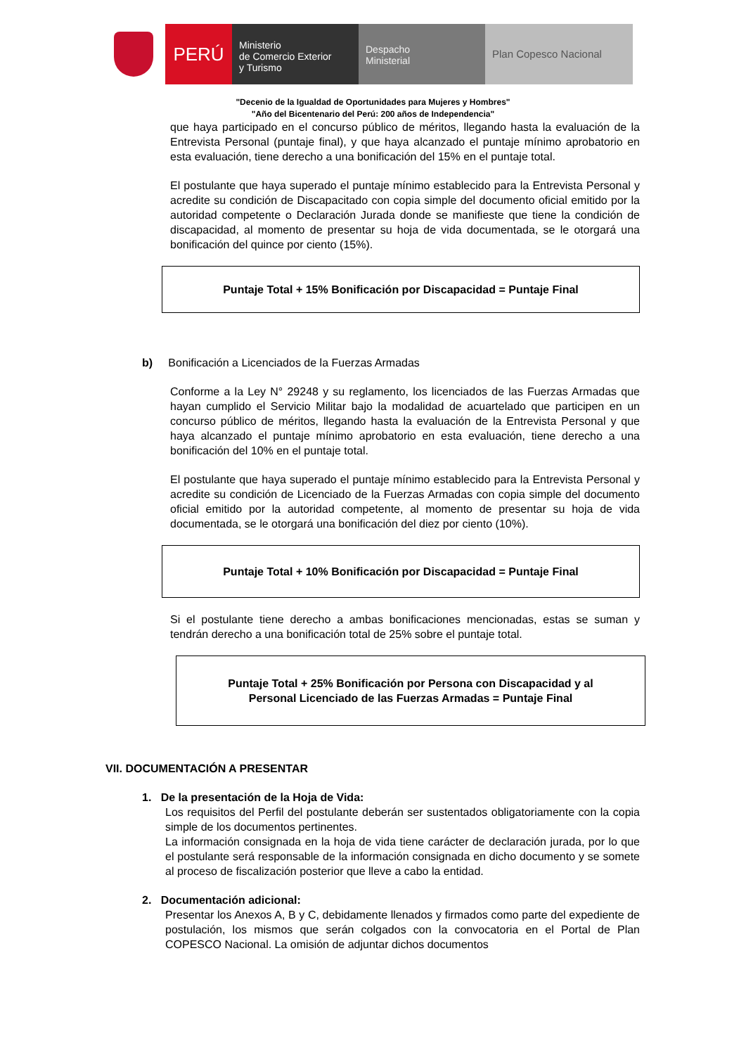PERÚ
Ministerio
de Comercio Exterior
y Turismo
Despacho
Ministerial
Plan Copesco Nacional
"Decenio de la Igualdad de Oportunidades para Mujeres y Hombres"
"Año del Bicentenario del Perú: 200 años de Independencia"
que haya participado en el concurso público de méritos, llegando hasta la evaluación de la Entrevista Personal (puntaje final), y que haya alcanzado el puntaje mínimo aprobatorio en esta evaluación, tiene derecho a una bonificación del 15% en el puntaje total.
El postulante que haya superado el puntaje mínimo establecido para la Entrevista Personal y acredite su condición de Discapacitado con copia simple del documento oficial emitido por la autoridad competente o Declaración Jurada donde se manifieste que tiene la condición de discapacidad, al momento de presentar su hoja de vida documentada, se le otorgará una bonificación del quince por ciento (15%).
Puntaje Total + 15% Bonificación por Discapacidad = Puntaje Final
b) Bonificación a Licenciados de la Fuerzas Armadas
Conforme a la Ley N° 29248 y su reglamento, los licenciados de las Fuerzas Armadas que hayan cumplido el Servicio Militar bajo la modalidad de acuartelado que participen en un concurso público de méritos, llegando hasta la evaluación de la Entrevista Personal y que haya alcanzado el puntaje mínimo aprobatorio en esta evaluación, tiene derecho a una bonificación del 10% en el puntaje total.
El postulante que haya superado el puntaje mínimo establecido para la Entrevista Personal y acredite su condición de Licenciado de la Fuerzas Armadas con copia simple del documento oficial emitido por la autoridad competente, al momento de presentar su hoja de vida documentada, se le otorgará una bonificación del diez por ciento (10%).
Puntaje Total + 10% Bonificación por Discapacidad = Puntaje Final
Si el postulante tiene derecho a ambas bonificaciones mencionadas, estas se suman y tendrán derecho a una bonificación total de 25% sobre el puntaje total.
Puntaje Total + 25% Bonificación por Persona con Discapacidad y al
Personal Licenciado de las Fuerzas Armadas = Puntaje Final
VII. DOCUMENTACIÓN A PRESENTAR
1. De la presentación de la Hoja de Vida:
Los requisitos del Perfil del postulante deberán ser sustentados obligatoriamente con la copia simple de los documentos pertinentes.
La información consignada en la hoja de vida tiene carácter de declaración jurada, por lo que el postulante será responsable de la información consignada en dicho documento y se somete al proceso de fiscalización posterior que lleve a cabo la entidad.
2. Documentación adicional:
Presentar los Anexos A, B y C, debidamente llenados y firmados como parte del expediente de postulación, los mismos que serán colgados con la convocatoria en el Portal de Plan COPESCO Nacional. La omisión de adjuntar dichos documentos